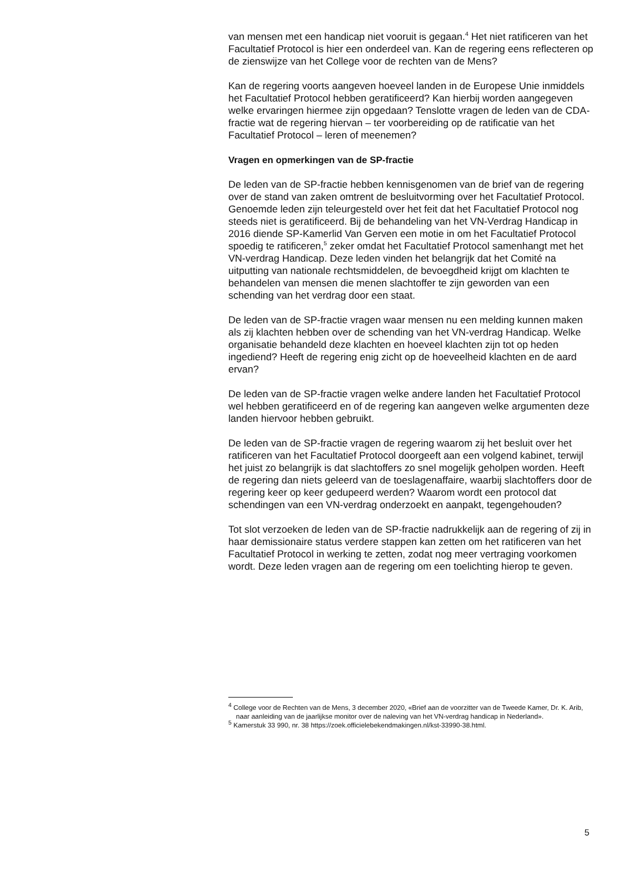van mensen met een handicap niet vooruit is gegaan.<sup>4</sup> Het niet ratificeren van het Facultatief Protocol is hier een onderdeel van. Kan de regering eens reflecteren op de zienswijze van het College voor de rechten van de Mens?
Kan de regering voorts aangeven hoeveel landen in de Europese Unie inmiddels het Facultatief Protocol hebben geratificeerd? Kan hierbij worden aangegeven welke ervaringen hiermee zijn opgedaan? Tenslotte vragen de leden van de CDA-fractie wat de regering hiervan – ter voorbereiding op de ratificatie van het Facultatief Protocol – leren of meenemen?
Vragen en opmerkingen van de SP-fractie
De leden van de SP-fractie hebben kennisgenomen van de brief van de regering over de stand van zaken omtrent de besluitvorming over het Facultatief Protocol. Genoemde leden zijn teleurgesteld over het feit dat het Facultatief Protocol nog steeds niet is geratificeerd. Bij de behandeling van het VN-Verdrag Handicap in 2016 diende SP-Kamerlid Van Gerven een motie in om het Facultatief Protocol spoedig te ratificeren,<sup>5</sup> zeker omdat het Facultatief Protocol samenhangt met het VN-verdrag Handicap. Deze leden vinden het belangrijk dat het Comité na uitputting van nationale rechtsmiddelen, de bevoegdheid krijgt om klachten te behandelen van mensen die menen slachtoffer te zijn geworden van een schending van het verdrag door een staat.
De leden van de SP-fractie vragen waar mensen nu een melding kunnen maken als zij klachten hebben over de schending van het VN-verdrag Handicap. Welke organisatie behandeld deze klachten en hoeveel klachten zijn tot op heden ingediend? Heeft de regering enig zicht op de hoeveelheid klachten en de aard ervan?
De leden van de SP-fractie vragen welke andere landen het Facultatief Protocol wel hebben geratificeerd en of de regering kan aangeven welke argumenten deze landen hiervoor hebben gebruikt.
De leden van de SP-fractie vragen de regering waarom zij het besluit over het ratificeren van het Facultatief Protocol doorgeeft aan een volgend kabinet, terwijl het juist zo belangrijk is dat slachtoffers zo snel mogelijk geholpen worden. Heeft de regering dan niets geleerd van de toeslagenaffaire, waarbij slachtoffers door de regering keer op keer gedupeerd werden? Waarom wordt een protocol dat schendingen van een VN-verdrag onderzoekt en aanpakt, tegengehouden?
Tot slot verzoeken de leden van de SP-fractie nadrukkelijk aan de regering of zij in haar demissionaire status verdere stappen kan zetten om het ratificeren van het Facultatief Protocol in werking te zetten, zodat nog meer vertraging voorkomen wordt. Deze leden vragen aan de regering om een toelichting hierop te geven.
<sup>4</sup> College voor de Rechten van de Mens, 3 december 2020, «Brief aan de voorzitter van de Tweede Kamer, Dr. K. Arib, naar aanleiding van de jaarlijkse monitor over de naleving van het VN-verdrag handicap in Nederland».
<sup>5</sup> Kamerstuk 33 990, nr. 38 https://zoek.officielebekendmakingen.nl/kst-33990-38.html.
5